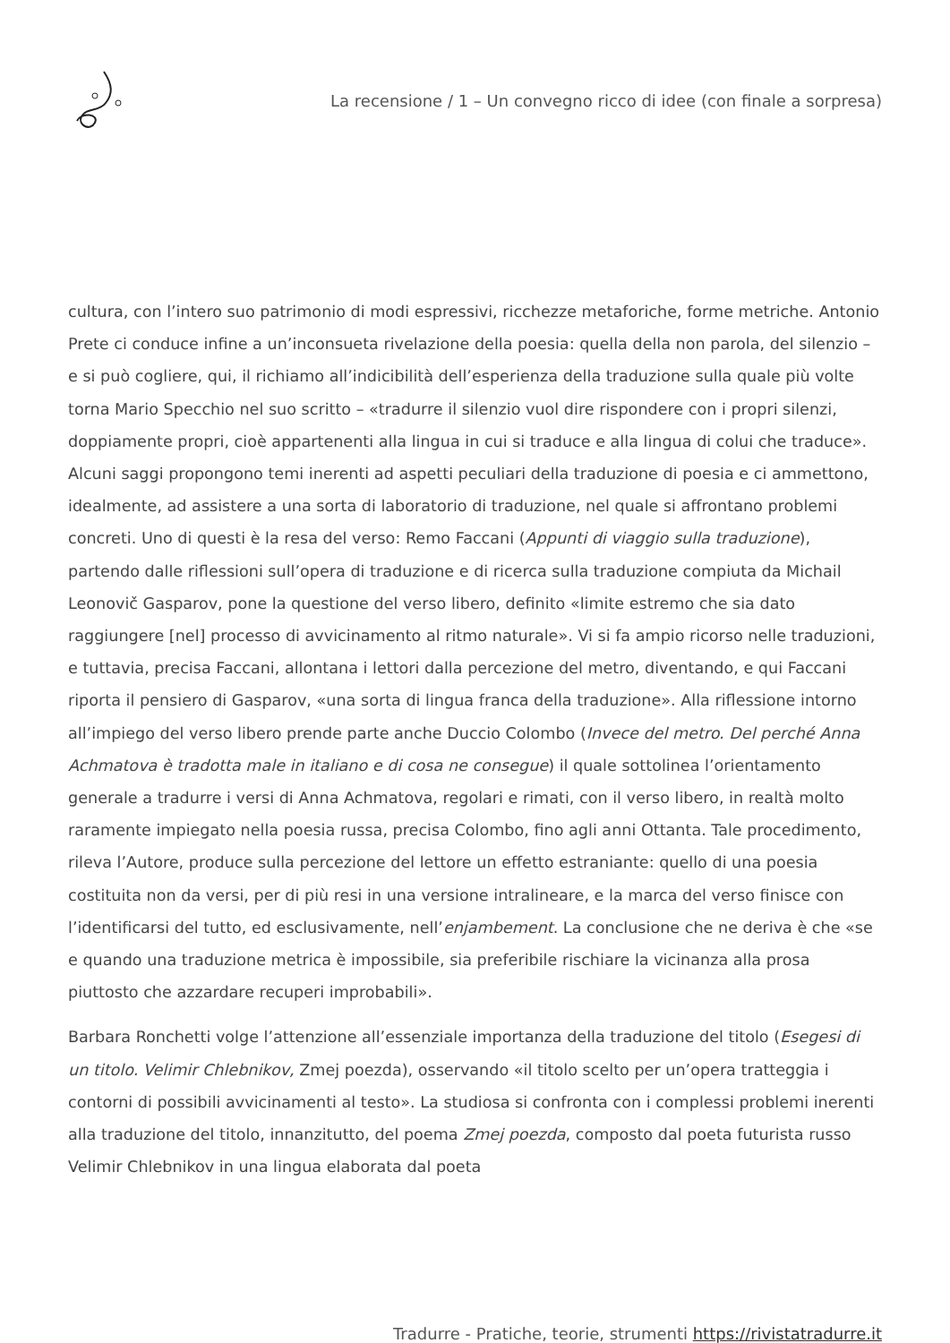La recensione / 1 – Un convegno ricco di idee (con finale a sorpresa)
cultura, con l’intero suo patrimonio di modi espressivi, ricchezze metaforiche, forme metriche. Antonio Prete ci conduce infine a un’inconsueta rivelazione della poesia: quella della non parola, del silenzio – e si può cogliere, qui, il richiamo all’indicibilità dell’esperienza della traduzione sulla quale più volte torna Mario Specchio nel suo scritto – «tradurre il silenzio vuol dire rispondere con i propri silenzi, doppiamente propri, cioè appartenenti alla lingua in cui si traduce e alla lingua di colui che traduce».
Alcuni saggi propongono temi inerenti ad aspetti peculiari della traduzione di poesia e ci ammettono, idealmente, ad assistere a una sorta di laboratorio di traduzione, nel quale si affrontano problemi concreti. Uno di questi è la resa del verso: Remo Faccani (Appunti di viaggio sulla traduzione), partendo dalle riflessioni sull’opera di traduzione e di ricerca sulla traduzione compiuta da Michail Leonovič Gasparov, pone la questione del verso libero, definito «limite estremo che sia dato raggiungere [nel] processo di avvicinamento al ritmo naturale». Vi si fa ampio ricorso nelle traduzioni, e tuttavia, precisa Faccani, allontana i lettori dalla percezione del metro, diventando, e qui Faccani riporta il pensiero di Gasparov, «una sorta di lingua franca della traduzione». Alla riflessione intorno all’impiego del verso libero prende parte anche Duccio Colombo (Invece del metro. Del perché Anna Achmatova è tradotta male in italiano e di cosa ne consegue) il quale sottolinea l’orientamento generale a tradurre i versi di Anna Achmatova, regolari e rimati, con il verso libero, in realtà molto raramente impiegato nella poesia russa, precisa Colombo, fino agli anni Ottanta. Tale procedimento, rileva l’Autore, produce sulla percezione del lettore un effetto estraniante: quello di una poesia costituita non da versi, per di più resi in una versione intralineare, e la marca del verso finisce con l’identificarsi del tutto, ed esclusivamente, nell’enjambement. La conclusione che ne deriva è che «se e quando una traduzione metrica è impossibile, sia preferibile rischiare la vicinanza alla prosa piuttosto che azzardare recuperi improbabili».
Barbara Ronchetti volge l’attenzione all’essenziale importanza della traduzione del titolo (Esegesi di un titolo. Velimir Chlebnikov, Zmej poezda), osservando «il titolo scelto per un’opera tratteggia i contorni di possibili avvicinamenti al testo». La studiosa si confronta con i complessi problemi inerenti alla traduzione del titolo, innanzitutto, del poema Zmej poezda, composto dal poeta futurista russo Velimir Chlebnikov in una lingua elaborata dal poeta
Tradurre - Pratiche, teorie, strumenti https://rivistatradurre.it